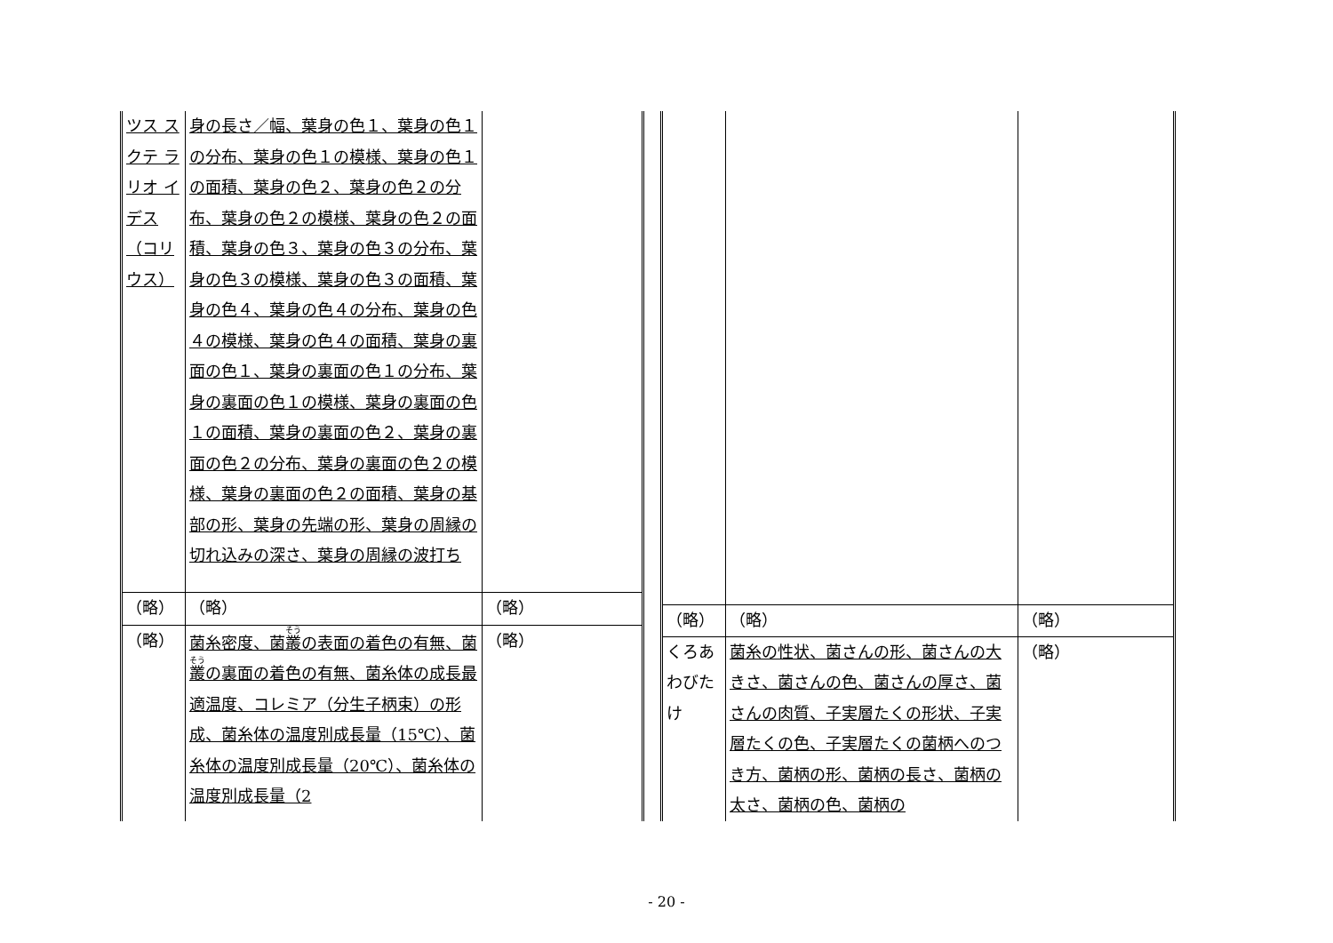| ツス スクテ ラリオ イデス （コリ ウス） | 身の長さ／幅、葉身の色１、葉身の色１の分布、葉身の色１の模様、葉身の色１の面積、葉身の色２、葉身の色２の分布、葉身の色２の模様、葉身の色２の面積、葉身の色３、葉身の色３の分布、葉身の色３の模様、葉身の色３の面積、葉身の色４、葉身の色４の分布、葉身の色４の模様、葉身の色４の面積、葉身の裏面の色１、葉身の裏面の色１の分布、葉身の裏面の色１の模様、葉身の裏面の色１の面積、葉身の裏面の色２、葉身の裏面の色２の分布、葉身の裏面の色２の模様、葉身の裏面の色２の面積、葉身の基部の形、葉身の先端の形、葉身の周縁の切れ込みの深さ、葉身の周縁の波打ち | |
| （略） | （略） | （略） |
| （略） | 菌糸密度、菌 叢 の表面の着色の有無、菌 叢 の裏面の着色の有無、菌糸体の成長最適温度、コレミア（分生子柄束）の形成、菌糸体の温度別成長量（15℃）、菌糸体の温度別成長量（20℃）、菌糸体の温度別成長量（2 | （略） |
| （略） | （略） | （略） |
| くろあわびたけ | 菌糸の性状、菌さんの形、菌さんの大きさ、菌さんの色、菌さんの厚さ、菌さんの肉質、子実層たくの形状、子実層たくの色、子実層たくの菌柄へのつき方、菌柄の形、菌柄の長さ、菌柄の太さ、菌柄の色、菌柄の | （略） |
- 20 -